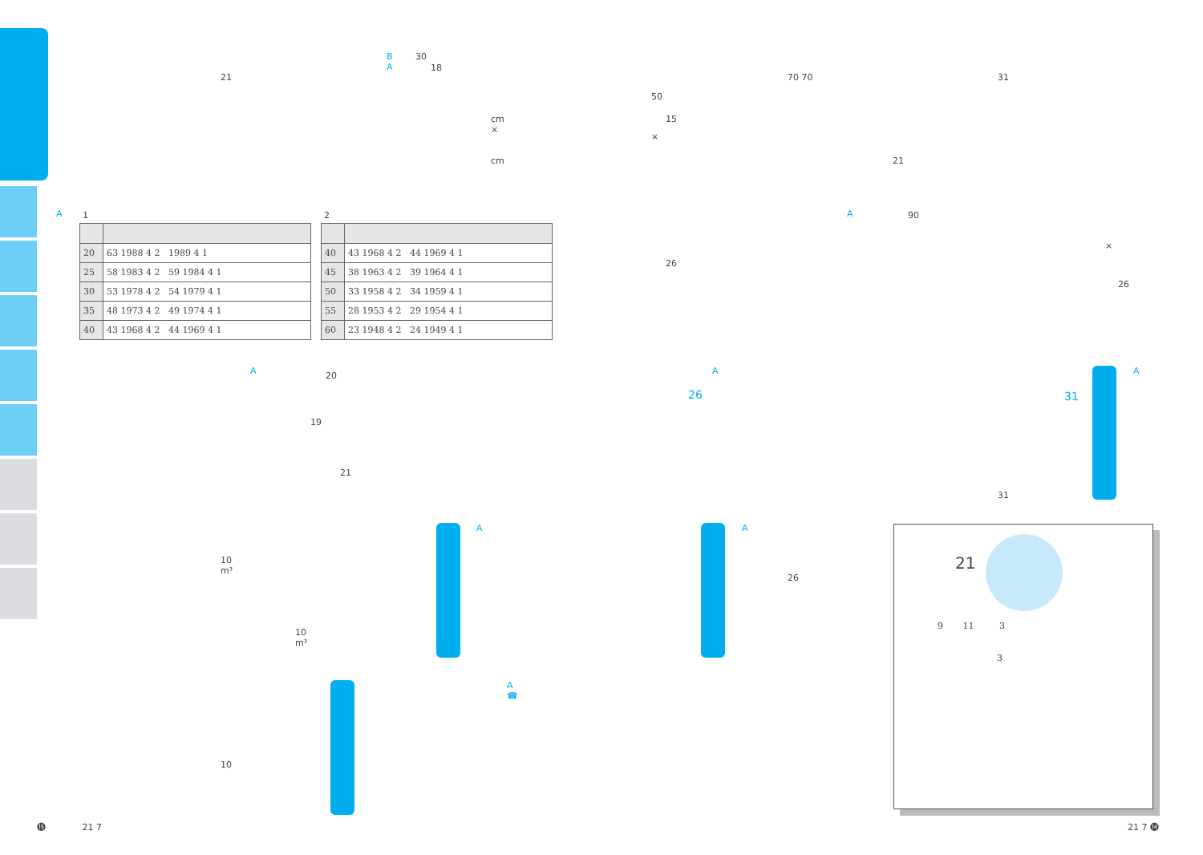21
B
A
30
18
cm
×
cm
A 1 2
| 20 | 63 1988 4 2 1989 4 1 |
| 25 | 58 1983 4 2 59 1984 4 1 |
| 30 | 53 1978 4 2 54 1979 4 1 |
| 35 | 48 1973 4 2 49 1974 4 1 |
| 40 | 43 1968 4 2 44 1969 4 1 |
| 40 | 43 1968 4 2 44 1969 4 1 |
| 45 | 38 1963 4 2 39 1964 4 1 |
| 50 | 33 1958 4 2 34 1959 4 1 |
| 55 | 28 1953 4 2 29 1954 4 1 |
| 60 | 23 1948 4 2 24 1949 4 1 |
A 20
19
21
10
m³
10
m³
10
A A
A
☎
26
70 70 31
50
15
×
21
A 90
×
26
26
A
26
A
31
31
21
9 11 3
3
⓯ 21 7 21 7 ⓮